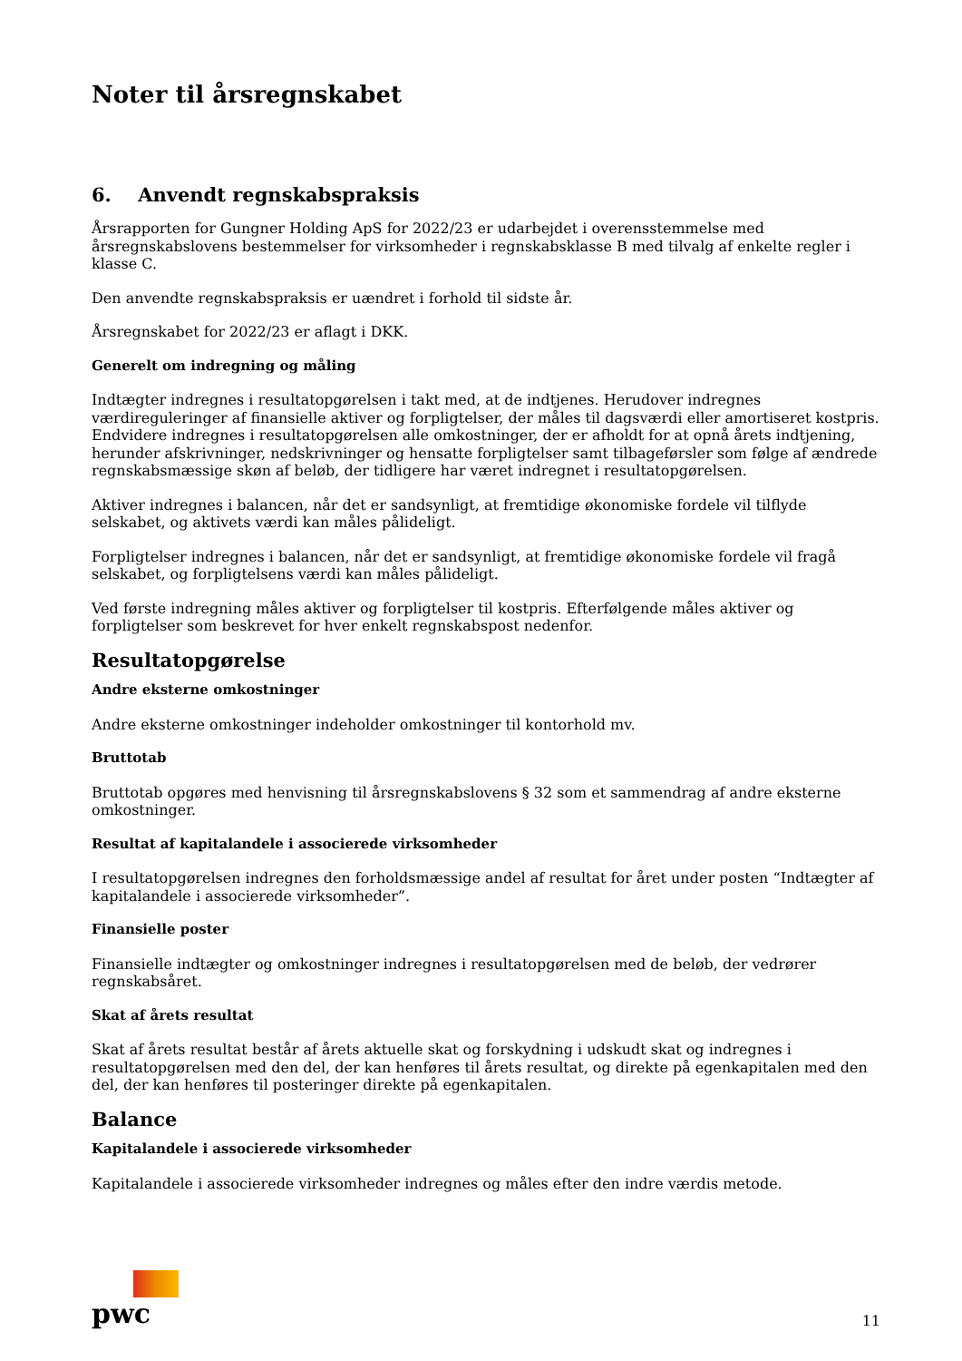Noter til årsregnskabet
6. Anvendt regnskabspraksis
Årsrapporten for Gungner Holding ApS for 2022/23 er udarbejdet i overensstemmelse med årsregnskabslovens bestemmelser for virksomheder i regnskabsklasse B med tilvalg af enkelte regler i klasse C.
Den anvendte regnskabspraksis er uændret i forhold til sidste år.
Årsregnskabet for 2022/23 er aflagt i DKK.
Generelt om indregning og måling
Indtægter indregnes i resultatopgørelsen i takt med, at de indtjenes. Herudover indregnes værdireguleringer af finansielle aktiver og forpligtelser, der måles til dagsværdi eller amortiseret kostpris. Endvidere indregnes i resultatopgørelsen alle omkostninger, der er afholdt for at opnå årets indtjening, herunder afskrivninger, nedskrivninger og hensatte forpligtelser samt tilbageførsler som følge af ændrede regnskabsmæssige skøn af beløb, der tidligere har været indregnet i resultatopgørelsen.
Aktiver indregnes i balancen, når det er sandsynligt, at fremtidige økonomiske fordele vil tilflyde selskabet, og aktivets værdi kan måles pålideligt.
Forpligtelser indregnes i balancen, når det er sandsynligt, at fremtidige økonomiske fordele vil fragå selskabet, og forpligtelsens værdi kan måles pålideligt.
Ved første indregning måles aktiver og forpligtelser til kostpris. Efterfølgende måles aktiver og forpligtelser som beskrevet for hver enkelt regnskabspost nedenfor.
Resultatopgørelse
Andre eksterne omkostninger
Andre eksterne omkostninger indeholder omkostninger til kontorhold mv.
Bruttotab
Bruttotab opgøres med henvisning til årsregnskabslovens § 32 som et sammendrag af andre eksterne omkostninger.
Resultat af kapitalandele i associerede virksomheder
I resultatopgørelsen indregnes den forholdsmæssige andel af resultat for året under posten “Indtægter af kapitalandele i associerede virksomheder”.
Finansielle poster
Finansielle indtægter og omkostninger indregnes i resultatopgørelsen med de beløb, der vedrører regnskabsåret.
Skat af årets resultat
Skat af årets resultat består af årets aktuelle skat og forskydning i udskudt skat og indregnes i resultatopgørelsen med den del, der kan henføres til årets resultat, og direkte på egenkapitalen med den del, der kan henføres til posteringer direkte på egenkapitalen.
Balance
Kapitalandele i associerede virksomheder
Kapitalandele i associerede virksomheder indregnes og måles efter den indre værdis metode.
pwc
11